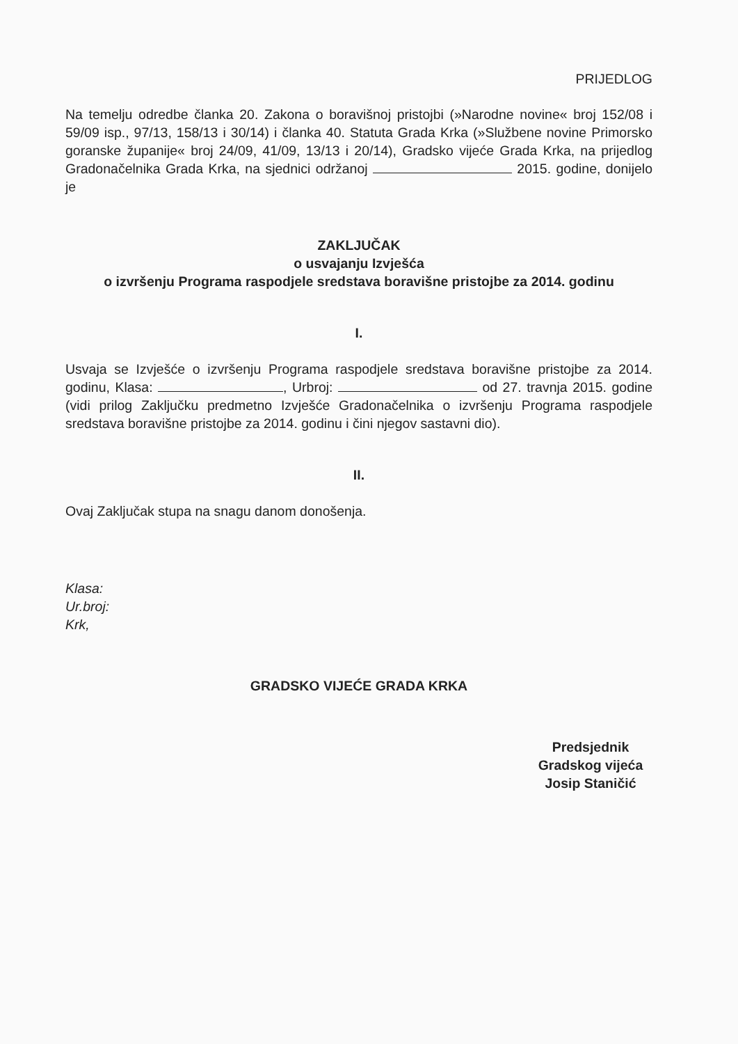PRIJEDLOG
Na temelju odredbe članka 20. Zakona o boravišnoj pristojbi (»Narodne novine« broj 152/08 i 59/09 isp., 97/13, 158/13 i 30/14) i članka 40. Statuta Grada Krka (»Službene novine Primorsko goranske županije« broj 24/09, 41/09, 13/13 i 20/14), Gradsko vijeće Grada Krka, na prijedlog Gradonačelnika Grada Krka, na sjednici održanoj 2015. godine, donijelo je
ZAKLJUČAK
o usvajanju Izvješća
o izvršenju Programa raspodjele sredstava boravišne pristojbe za 2014. godinu
I.
Usvaja se Izvješće o izvršenju Programa raspodjele sredstava boravišne pristojbe za 2014. godinu, Klasa: , Urbroj: od 27. travnja 2015. godine (vidi prilog Zaključku predmetno Izvješće Gradonačelnika o izvršenju Programa raspodjele sredstava boravišne pristojbe za 2014. godinu i čini njegov sastavni dio).
II.
Ovaj Zaključak stupa na snagu danom donošenja.
Klasa:
Ur.broj:
Krk,
GRADSKO VIJEĆE GRADA KRKA
Predsjednik
Gradskog vijeća
Josip Staničić